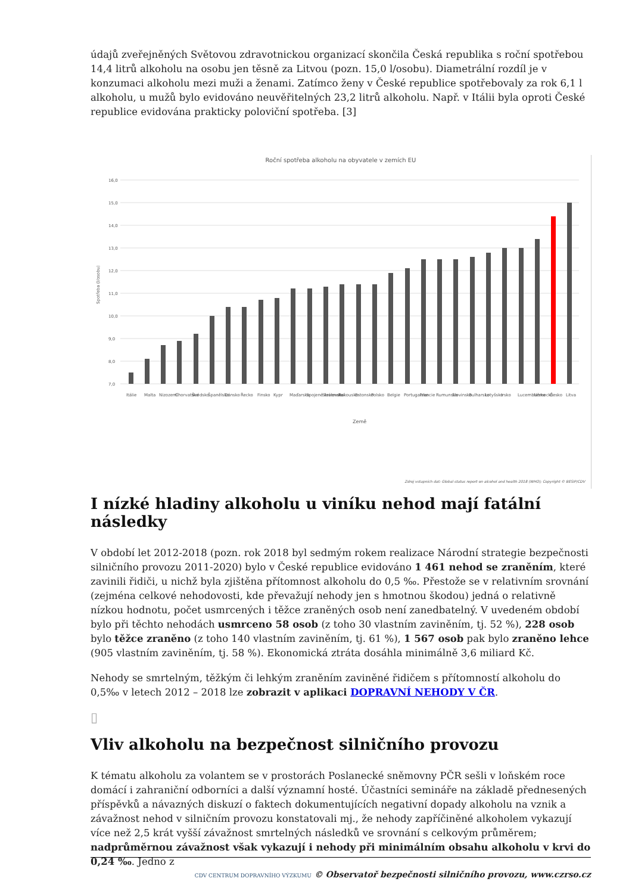údajů zveřejněných Světovou zdravotnickou organizací skončila Česká republika s roční spotřebou 14,4 litrů alkoholu na osobu jen těsně za Litvou (pozn. 15,0 l/osobu). Diametrální rozdíl je v konzumaci alkoholu mezi muži a ženami. Zatímco ženy v České republice spotřebovaly za rok 6,1 l alkoholu, u mužů bylo evidováno neuvěřitelných 23,2 litrů alkoholu. Např. v Itálii byla oproti České republice evidována prakticky poloviční spotřeba. [3]
Roční spotřeba alkoholu na obyvatele v zemích EU
16,0
15,0
14,0
13,0
12,0
11,0
10,0
9,0
8,0
7,0
Země
Spotřeba (l/osobu)
Itálie
Malta
Nizozemí
Chorvatsko
Švédsko
Španělsko
Dánsko
Řecko
Finsko
Kypr
Maďarsko
Spojené království
Slovensko
Rakousko
Estonsko
Polsko
Belgie
Portugalsko
Francie
Rumunsko
Slovinsko
Bulharsko
Lotyšsko
Irsko
Lucembursko
Německo
Česko
Litva
Zdroj vstupních dat: Global status report on alcohol and health 2018 (WHO); Copyright © BESIP/CDV
I nízké hladiny alkoholu u viníku nehod mají fatální následky
V období let 2012-2018 (pozn. rok 2018 byl sedmým rokem realizace Národní strategie bezpečnosti silničního provozu 2011-2020) bylo v České republice evidováno 1 461 nehod se zraněním, které zavinili řidiči, u nichž byla zjištěna přítomnost alkoholu do 0,5 ‰. Přestože se v relativním srovnání (zejména celkové nehodovosti, kde převažují nehody jen s hmotnou škodou) jedná o relativně nízkou hodnotu, počet usmrcených i těžce zraněných osob není zanedbatelný. V uvedeném období bylo při těchto nehodách usmrceno 58 osob (z toho 30 vlastním zaviněním, tj. 52 %), 228 osob bylo těžce zraněno (z toho 140 vlastním zaviněním, tj. 61 %), 1 567 osob pak bylo zraněno lehce (905 vlastním zaviněním, tj. 58 %). Ekonomická ztráta dosáhla minimálně 3,6 miliard Kč.
Nehody se smrtelným, těžkým či lehkým zraněním zaviněné řidičem s přítomností alkoholu do 0,5‰ v letech 2012 – 2018 lze zobrazit v aplikaci DOPRAVNÍ NEHODY V ČR.
▯
Vliv alkoholu na bezpečnost silničního provozu
K tématu alkoholu za volantem se v prostorách Poslanecké sněmovny PČR sešli v loňském roce domácí i zahraniční odborníci a další významní hosté. Účastníci semináře na základě přednesených příspěvků a návazných diskuzí o faktech dokumentujících negativní dopady alkoholu na vznik a závažnost nehod v silničním provozu konstatovali mj., že nehody zapříčiněné alkoholem vykazují více než 2,5 krát vyšší závažnost smrtelných následků ve srovnání s celkovým průměrem; nadprůměrnou závažnost však vykazují i nehody při minimálním obsahu alkoholu v krvi do 0,24 ‰. Jedno z
CDV CENTRUM DOPRAVNÍHO VÝZKUMU © Observatoř bezpečnosti silničního provozu, www.czrso.cz